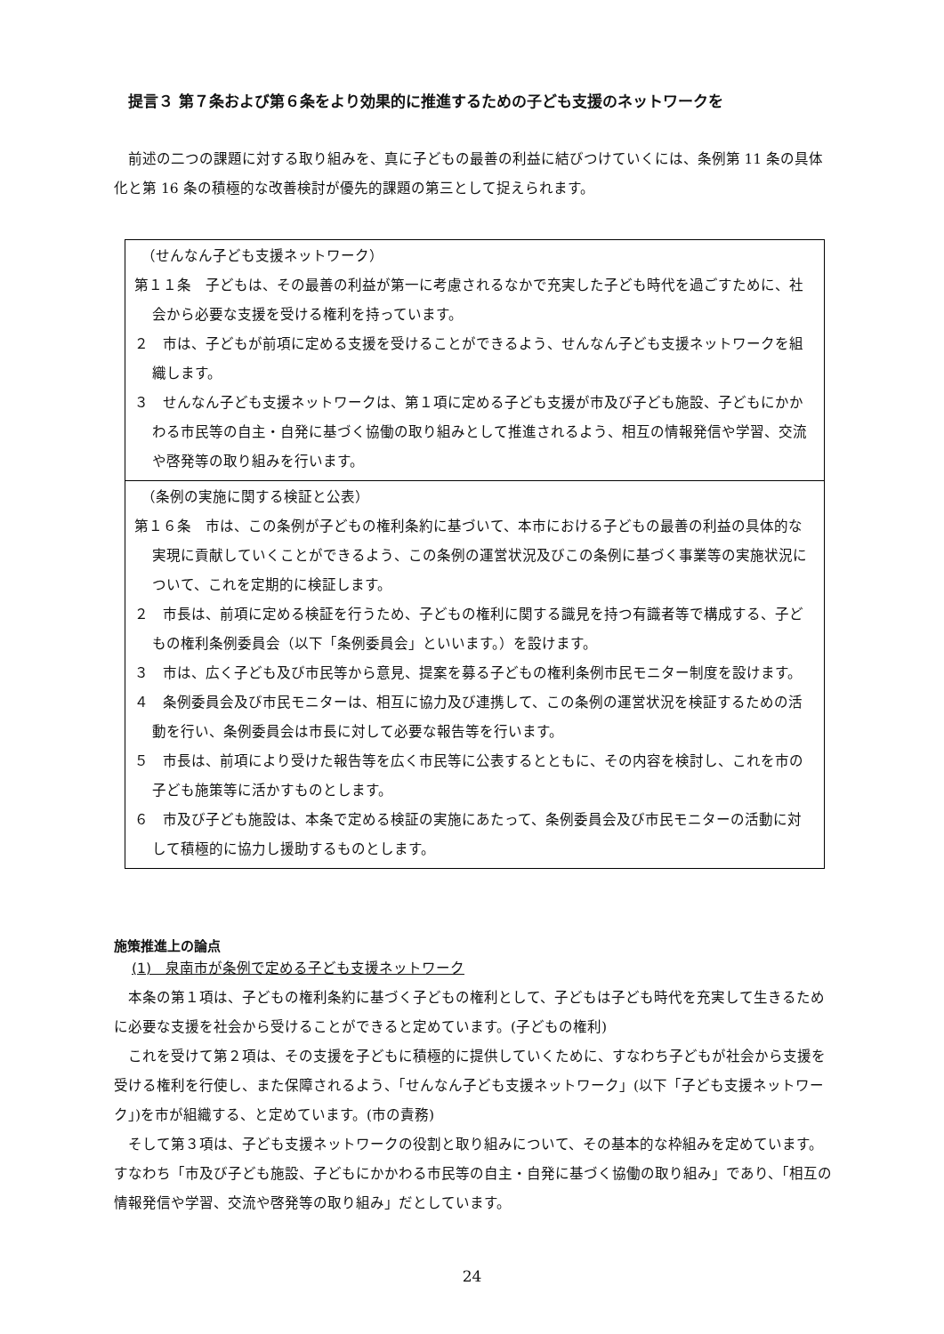提言３ 第７条および第６条をより効果的に推進するための子ども支援のネットワークを
前述の二つの課題に対する取り組みを、真に子どもの最善の利益に結びつけていくには、条例第 11 条の具体化と第 16 条の積極的な改善検討が優先的課題の第三として捉えられます。
（せんなん子ども支援ネットワーク）
第１１条　子どもは、その最善の利益が第一に考慮されるなかで充実した子ども時代を過ごすために、社会から必要な支援を受ける権利を持っています。
２　市は、子どもが前項に定める支援を受けることができるよう、せんなん子ども支援ネットワークを組織します。
３　せんなん子ども支援ネットワークは、第１項に定める子ども支援が市及び子ども施設、子どもにかかわる市民等の自主・自発に基づく協働の取り組みとして推進されるよう、相互の情報発信や学習、交流や啓発等の取り組みを行います。
（条例の実施に関する検証と公表）
第１６条　市は、この条例が子どもの権利条約に基づいて、本市における子どもの最善の利益の具体的な実現に貢献していくことができるよう、この条例の運営状況及びこの条例に基づく事業等の実施状況について、これを定期的に検証します。
２　市長は、前項に定める検証を行うため、子どもの権利に関する識見を持つ有識者等で構成する、子どもの権利条例委員会（以下「条例委員会」といいます。）を設けます。
３　市は、広く子ども及び市民等から意見、提案を募る子どもの権利条例市民モニター制度を設けます。
４　条例委員会及び市民モニターは、相互に協力及び連携して、この条例の運営状況を検証するための活動を行い、条例委員会は市長に対して必要な報告等を行います。
５　市長は、前項により受けた報告等を広く市民等に公表するとともに、その内容を検討し、これを市の子ども施策等に活かすものとします。
６　市及び子ども施設は、本条で定める検証の実施にあたって、条例委員会及び市民モニターの活動に対して積極的に協力し援助するものとします。
施策推進上の論点
(1)　泉南市が条例で定める子ども支援ネットワーク
本条の第１項は、子どもの権利条約に基づく子どもの権利として、子どもは子ども時代を充実して生きるために必要な支援を社会から受けることができると定めています。(子どもの権利)
これを受けて第２項は、その支援を子どもに積極的に提供していくために、すなわち子どもが社会から支援を受ける権利を行使し、また保障されるよう、「せんなん子ども支援ネットワーク」(以下「子ども支援ネットワーク」)を市が組織する、と定めています。(市の責務)
そして第３項は、子ども支援ネットワークの役割と取り組みについて、その基本的な枠組みを定めています。すなわち「市及び子ども施設、子どもにかかわる市民等の自主・自発に基づく協働の取り組み」であり、「相互の情報発信や学習、交流や啓発等の取り組み」だとしています。
24